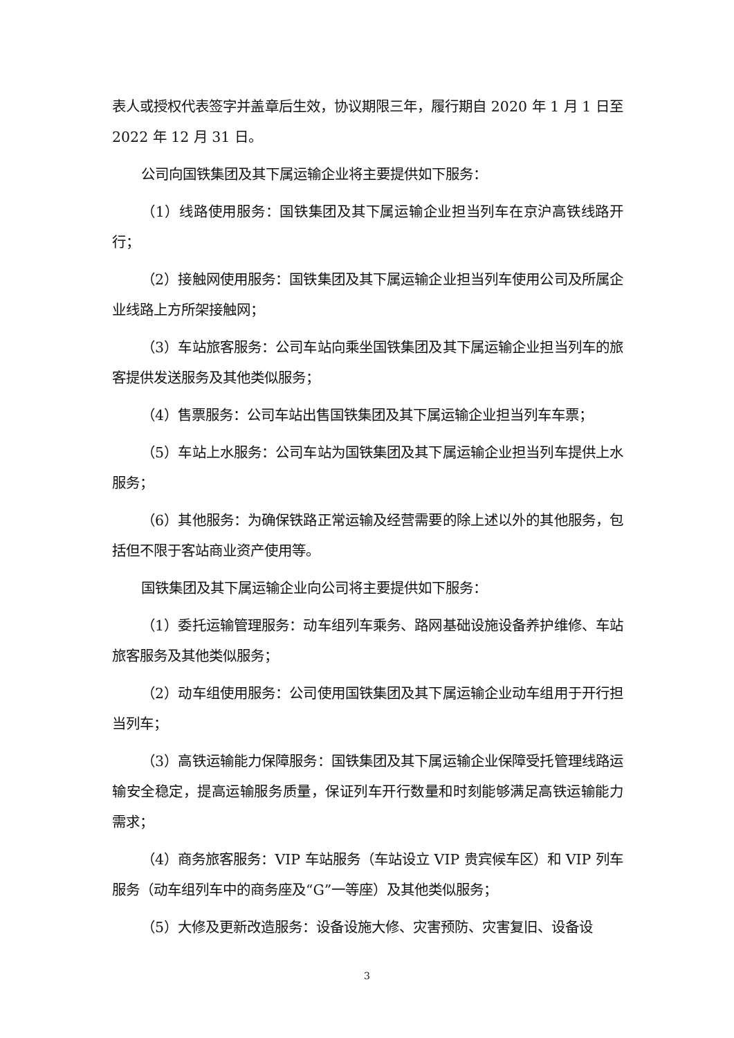表人或授权代表签字并盖章后生效，协议期限三年，履行期自 2020 年 1 月 1 日至 2022 年 12 月 31 日。
公司向国铁集团及其下属运输企业将主要提供如下服务：
（1）线路使用服务：国铁集团及其下属运输企业担当列车在京沪高铁线路开行；
（2）接触网使用服务：国铁集团及其下属运输企业担当列车使用公司及所属企业线路上方所架接触网；
（3）车站旅客服务：公司车站向乘坐国铁集团及其下属运输企业担当列车的旅客提供发送服务及其他类似服务；
（4）售票服务：公司车站出售国铁集团及其下属运输企业担当列车车票；
（5）车站上水服务：公司车站为国铁集团及其下属运输企业担当列车提供上水服务；
（6）其他服务：为确保铁路正常运输及经营需要的除上述以外的其他服务，包括但不限于客站商业资产使用等。
国铁集团及其下属运输企业向公司将主要提供如下服务：
（1）委托运输管理服务：动车组列车乘务、路网基础设施设备养护维修、车站旅客服务及其他类似服务；
（2）动车组使用服务：公司使用国铁集团及其下属运输企业动车组用于开行担当列车；
（3）高铁运输能力保障服务：国铁集团及其下属运输企业保障受托管理线路运输安全稳定，提高运输服务质量，保证列车开行数量和时刻能够满足高铁运输能力需求；
（4）商务旅客服务：VIP 车站服务（车站设立 VIP 贵宾候车区）和 VIP 列车服务（动车组列车中的商务座及“G”一等座）及其他类似服务；
（5）大修及更新改造服务：设备设施大修、灾害预防、灾害复旧、设备设
3